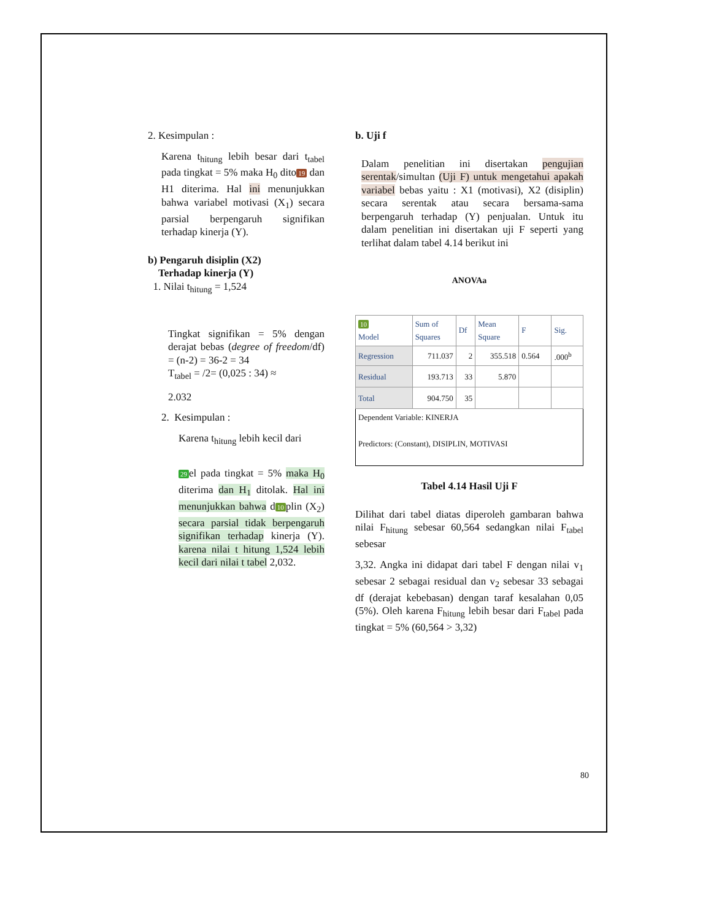2. Kesimpulan :
Karena t<sub>hitung</sub> lebih besar dari t<sub>tabel</sub> pada tingkat = 5% maka H<sub>0</sub> dito 19 dan H1 diterima. Hal ini menunjukkan bahwa variabel motivasi (X<sub>1</sub>) secara parsial berpengaruh signifikan terhadap kinerja (Y).
b) Pengaruh disiplin (X2)
Terhadap kinerja (Y)
1. Nilai t<sub>hitung</sub> = 1,524
Tingkat signifikan = 5% dengan derajat bebas (degree of freedom/df) = (n-2) = 36-2 = 34
T<sub>tabel</sub> = /2= (0,025 : 34) ≈
2.032
2. Kesimpulan :
Karena t<sub>hitung</sub> lebih kecil dari
29 el pada tingkat = 5% maka H<sub>0</sub> diterima dan H<sub>1</sub> ditolak. Hal ini menunjukkan bahwa d 10 plin (X<sub>2</sub>) secara parsial tidak berpengaruh signifikan terhadap kinerja (Y). karena nilai t hitung 1,524 lebih kecil dari nilai t tabel 2,032.
b. Uji f
Dalam penelitian ini disertakan pengujian serentak/simultan (Uji F) untuk mengetahui apakah variabel bebas yaitu : X1 (motivasi), X2 (disiplin) secara serentak atau secara bersama-sama berpengaruh terhadap (Y) penjualan. Untuk itu dalam penelitian ini disertakan uji F seperti yang terlihat dalam tabel 4.14 berikut ini
ANOVAa
| 10 Model | Sum of Squares | Df | Mean Square | F | Sig. |
| --- | --- | --- | --- | --- | --- |
| Regression | 711.037 | 2 | 355.518 | 0.564 | .000<sup>b</sup> |
| Residual | 193.713 | 33 | 5.870 | | |
| Total | 904.750 | 35 | | | |
| Dependent Variable: KINERJA Predictors: (Constant), DISIPLIN, MOTIVASI | | | | | |
Tabel 4.14 Hasil Uji F
Dilihat dari tabel diatas diperoleh gambaran bahwa nilai F<sub>hitung</sub> sebesar 60,564 sedangkan nilai F<sub>tabel</sub> sebesar
3,32. Angka ini didapat dari tabel F dengan nilai v<sub>1</sub> sebesar 2 sebagai residual dan v<sub>2</sub> sebesar 33 sebagai df (derajat kebebasan) dengan taraf kesalahan 0,05 (5%). Oleh karena F<sub>hitung</sub> lebih besar dari F<sub>tabel</sub> pada tingkat = 5% (60,564 > 3,32)
80